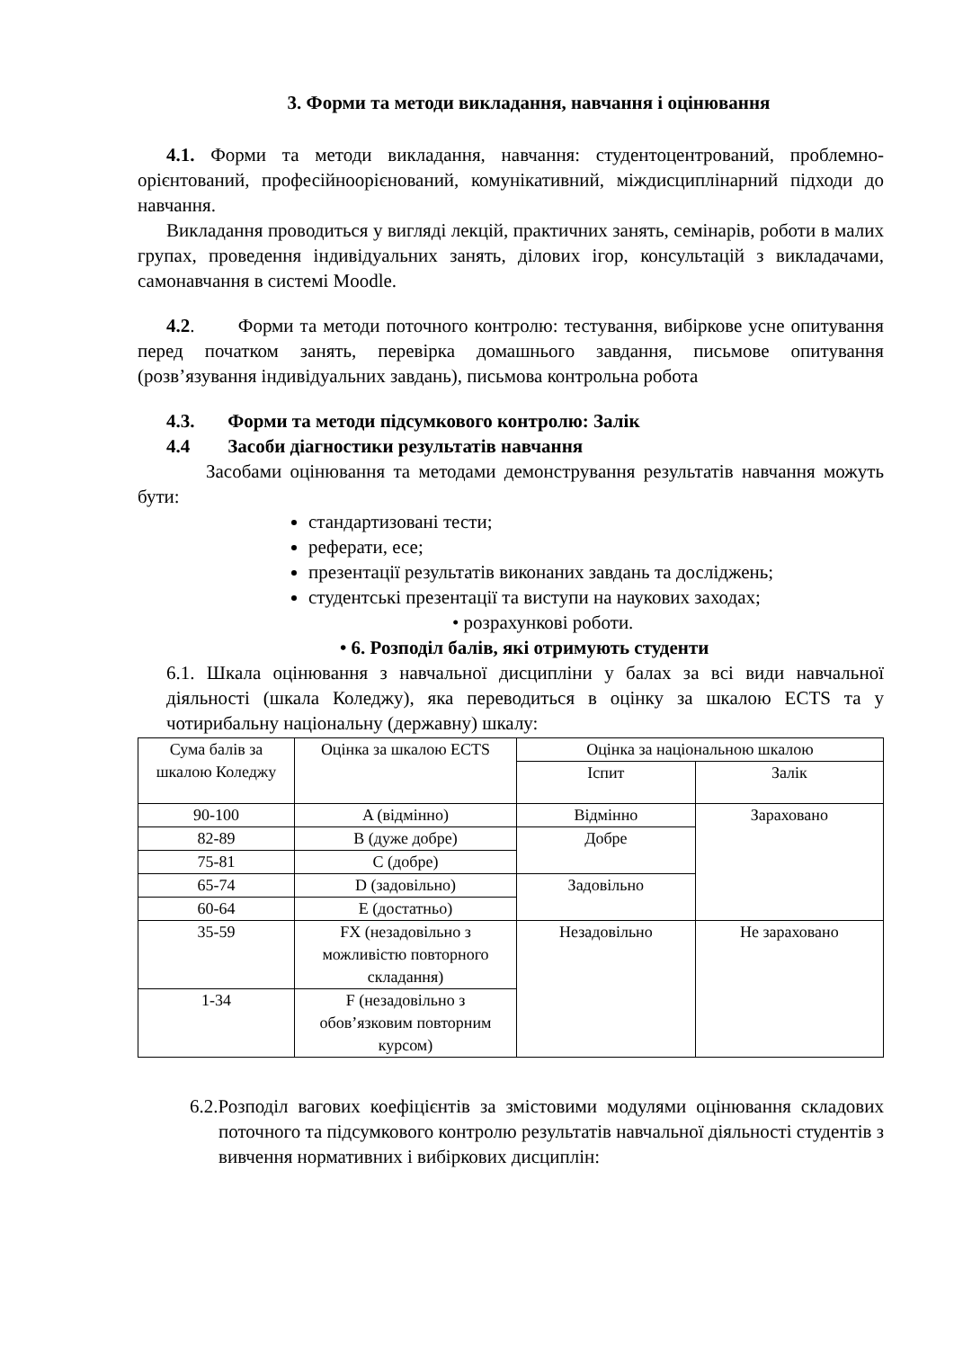3. Форми та методи викладання, навчання і оцінювання
4.1. Форми та методи викладання, навчання: студентоцентрований, проблемно-орієнтований, професійноорієнований, комунікативний, міждисциплінарний підходи до навчання.
Викладання проводиться у вигляді лекцій, практичних занять, семінарів, роботи в малих групах, проведення індивідуальних занять, ділових ігор, консультацій з викладачами, самонавчання в системі Moodle.
4.2. Форми та методи поточного контролю: тестування, вибіркове усне опитування перед початком занять, перевірка домашнього завдання, письмове опитування (розв’язування індивідуальних завдань), письмова контрольна робота
4.3. Форми та методи підсумкового контролю: Залік
4.4 Засоби діагностики результатів навчання
Засобами оцінювання та методами демонстрування результатів навчання можуть бути:
стандартизовані тести;
реферати, есе;
презентації результатів виконаних завдань та досліджень;
студентські презентації та виступи на наукових заходах;
• розрахункові роботи.
• 6. Розподіл балів, які отримують студенти
6.1. Шкала оцінювання з навчальної дисципліни у балах за всі види навчальної діяльності (шкала Коледжу), яка переводиться в оцінку за шкалою ECTS та у чотирибальну національну (державну) шкалу:
| Сума балів за шкалою Коледжу | Оцінка за шкалою ECTS | Оцінка за національною шкалою | |
| --- | --- | --- | --- |
| | | Іспит | Залік |
| 90-100 | A (відмінно) | Відмінно | Зараховано |
| 82-89 | B (дуже добре) | Добре | |
| 75-81 | C (добре) | | |
| 65-74 | D (задовільно) | Задовільно | |
| 60-64 | E (достатньо) | | |
| 35-59 | FX (незадовільно з можливістю повторного складання) | Незадовільно | Не зараховано |
| 1-34 | F (незадовільно з обов’язковим повторним курсом) | | |
6.2.Розподіл вагових коефіцієнтів за змістовими модулями оцінювання складових поточного та підсумкового контролю результатів навчальної діяльності студентів з вивчення нормативних і вибіркових дисциплін: